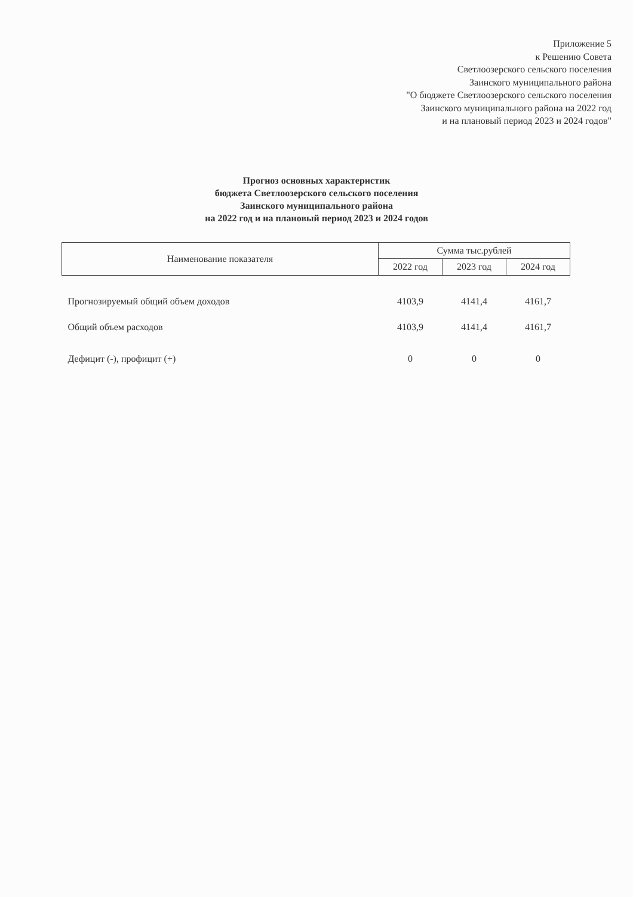Приложение 5
к Решению Совета
Светлоозерского сельского поселения
Заинского муниципального района
"О бюджете Светлоозерского сельского поселения
Заинского муниципального района на 2022 год
и на плановый период 2023 и 2024 годов"
Прогноз основных характеристик
бюджета Светлоозерского сельского поселения
Заинского муниципального района
на 2022 год и на плановый период 2023 и 2024 годов
| Наименование показателя | Сумма тыс.рублей | | |
| --- | --- | --- | --- |
| | 2022 год | 2023 год | 2024 год |
| Прогнозируемый общий объем доходов | 4103,9 | 4141,4 | 4161,7 |
| Общий объем расходов | 4103,9 | 4141,4 | 4161,7 |
| Дефицит (-), профицит (+) | 0 | 0 | 0 |